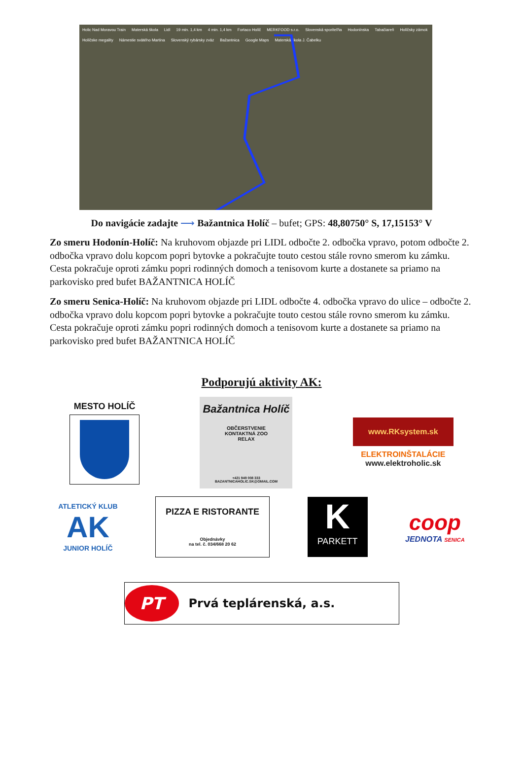Holic Nad Moravou Train Materská škola Lidl 19 min. 1,4 km 4 min. 1,4 km Fortaco Holíč MERKFOOD s.r.o. Slovenská sporiteľňa Hodonínska Tabačiareň Holíčsky zámok Holíčske megality Námestie svätého Martina Slovenský rybársky zväz Bažantnica Google Maps Materská škola J. Čabelku
Do navigácie zadajte ⟶ Bažantnica Holíč – bufet; GPS: 48,80750° S, 17,15153° V
Zo smeru Hodonín-Holíč: Na kruhovom objazde pri LIDL odbočte 2. odbočka vpravo, potom odbočte 2. odbočka vpravo dolu kopcom popri bytovke a pokračujte touto cestou stále rovno smerom ku zámku. Cesta pokračuje oproti zámku popri rodinných domoch a tenisovom kurte a dostanete sa priamo na parkovisko pred bufet BAŽANTNICA HOLÍČ
Zo smeru Senica-Holíč: Na kruhovom objazde pri LIDL odbočte 4. odbočka vpravo do ulice – odbočte 2. odbočka vpravo dolu kopcom popri bytovke a pokračujte touto cestou stále rovno smerom ku zámku. Cesta pokračuje oproti zámku popri rodinných domoch a tenisovom kurte a dostanete sa priamo na parkovisko pred bufet BAŽANTNICA HOLÍČ
Podporujú aktivity AK:
MESTO HOLÍČ
Bažantnica Holíč
OBČERSTVENIE
KONTAKTNÁ ZOO
RELAX
+421 949 008 333
BAZANTNICAHOLIC.SK@GMAIL.COM
www.RKsystem.sk
ELEKTROINŠTALÁCIE
www.elektroholic.sk
ATLETICKÝ KLUB
AK
JUNIOR HOLÍČ
PIZZA E RISTORANTE
Objednávky
na tel. č. 034/668 20 62
K
PARKETT
coop
JEDNOTA SENICA
PT
Prvá teplárenská, a.s.